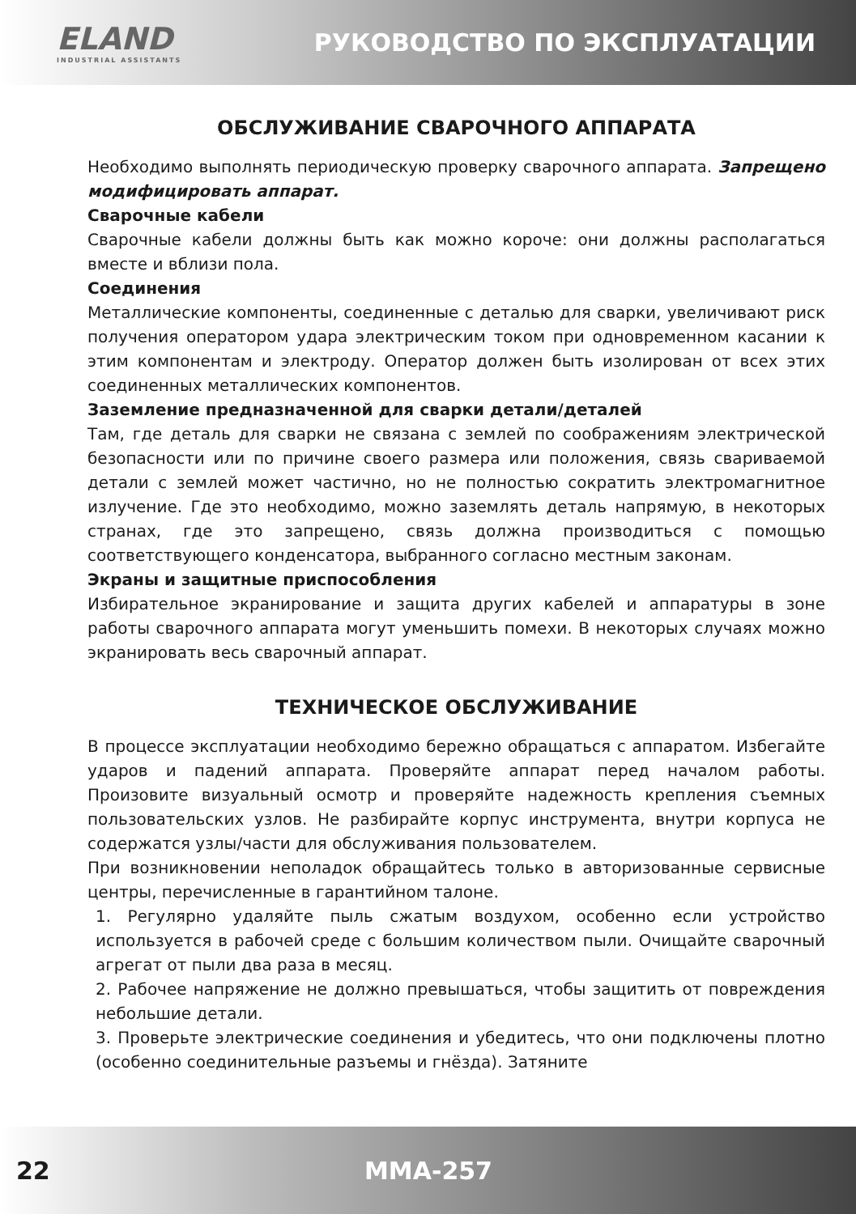ELAND
INDUSTRIAL ASSISTANTS
РУКОВОДСТВО ПО ЭКСПЛУАТАЦИИ
ОБСЛУЖИВАНИЕ СВАРОЧНОГО АППАРАТА
Необходимо выполнять периодическую проверку сварочного аппарата. Запрещено модифицировать аппарат.
Сварочные кабели
Сварочные кабели должны быть как можно короче: они должны располагаться вместе и вблизи пола.
Соединения
Металлические компоненты, соединенные с деталью для сварки, увеличивают риск получения оператором удара электрическим током при одновременном касании к этим компонентам и электроду. Оператор должен быть изолирован от всех этих соединенных металлических компонентов.
Заземление предназначенной для сварки детали/деталей
Там, где деталь для сварки не связана с землей по соображениям электрической безопасности или по причине своего размера или положения, связь свариваемой детали с землей может частично, но не полностью сократить электромагнитное излучение. Где это необходимо, можно заземлять деталь напрямую, в некоторых странах, где это запрещено, связь должна производиться с помощью соответствующего конденсатора, выбранного согласно местным законам.
Экраны и защитные приспособления
Избирательное экранирование и защита других кабелей и аппаратуры в зоне работы сварочного аппарата могут уменьшить помехи. В некоторых случаях можно экранировать весь сварочный аппарат.
ТЕХНИЧЕСКОЕ ОБСЛУЖИВАНИЕ
В процессе эксплуатации необходимо бережно обращаться с аппаратом. Избегайте ударов и падений аппарата. Проверяйте аппарат перед началом работы. Произовите визуальный осмотр и проверяйте надежность крепления съемных пользовательских узлов. Не разбирайте корпус инструмента, внутри корпуса не содержатся узлы/части для обслуживания пользователем.
При возникновении неполадок обращайтесь только в авторизованные сервисные центры, перечисленные в гарантийном талоне.
1. Регулярно удаляйте пыль сжатым воздухом, особенно если устройство используется в рабочей среде с большим количеством пыли. Очищайте сварочный агрегат от пыли два раза в месяц.
2. Рабочее напряжение не должно превышаться, чтобы защитить от повреждения небольшие детали.
3. Проверьте электрические соединения и убедитесь, что они подключены плотно (особенно соединительные разъемы и гнёзда). Затяните
22 MMA-257